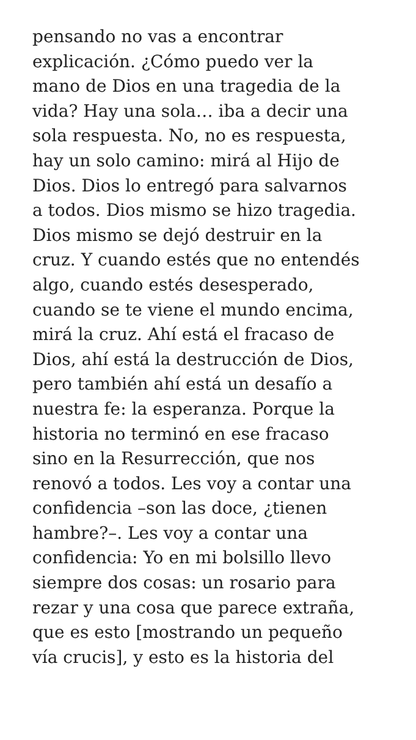pensando no vas a encontrar
explicación. ¿Cómo puedo ver la
mano de Dios en una tragedia de la
vida? Hay una sola… iba a decir una
sola respuesta. No, no es respuesta,
hay un solo camino: mirá al Hijo de
Dios. Dios lo entregó para salvarnos
a todos. Dios mismo se hizo tragedia.
Dios mismo se dejó destruir en la
cruz. Y cuando estés que no entendés
algo, cuando estés desesperado,
cuando se te viene el mundo encima,
mirá la cruz. Ahí está el fracaso de
Dios, ahí está la destrucción de Dios,
pero también ahí está un desafío a
nuestra fe: la esperanza. Porque la
historia no terminó en ese fracaso
sino en la Resurrección, que nos
renovó a todos. Les voy a contar una
confidencia –son las doce, ¿tienen
hambre?–. Les voy a contar una
confidencia: Yo en mi bolsillo llevo
siempre dos cosas: un rosario para
rezar y una cosa que parece extraña,
que es esto [mostrando un pequeño
vía crucis], y esto es la historia del